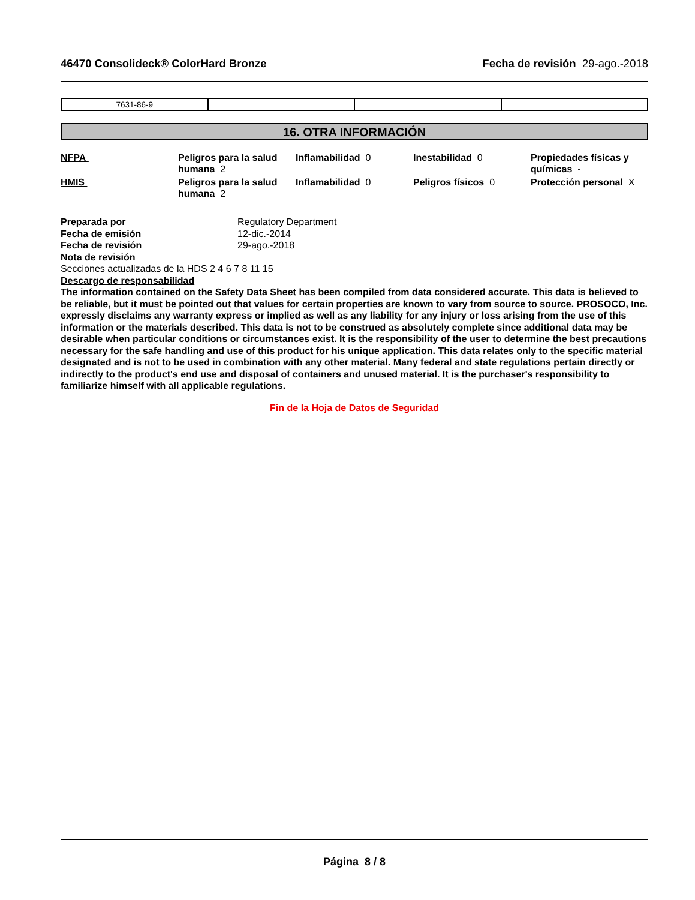46470 Consolideck® ColorHard Bronze
Fecha de revisión 29-ago.-2018
| 7631-86-9 | | | |
16. OTRA INFORMACIÓN
| NFPA | Peligros para la salud humana 2 | Inflamabilidad 0 | Inestabilidad 0 | Propiedades físicas y químicas - |
| HMIS | Peligros para la salud humana 2 | Inflamabilidad 0 | Peligros físicos 0 | Protección personal X |
Preparada por Regulatory Department
Fecha de emisión 12-dic.-2014
Fecha de revisión 29-ago.-2018
Nota de revisión
Secciones actualizadas de la HDS 2 4 6 7 8 11 15
Descargo de responsabilidad
The information contained on the Safety Data Sheet has been compiled from data considered accurate. This data is believed to be reliable, but it must be pointed out that values for certain properties are known to vary from source to source. PROSOCO, Inc. expressly disclaims any warranty express or implied as well as any liability for any injury or loss arising from the use of this information or the materials described. This data is not to be construed as absolutely complete since additional data may be desirable when particular conditions or circumstances exist. It is the responsibility of the user to determine the best precautions necessary for the safe handling and use of this product for his unique application. This data relates only to the specific material designated and is not to be used in combination with any other material. Many federal and state regulations pertain directly or indirectly to the product's end use and disposal of containers and unused material. It is the purchaser's responsibility to familiarize himself with all applicable regulations.
Fin de la Hoja de Datos de Seguridad
Página 8 / 8